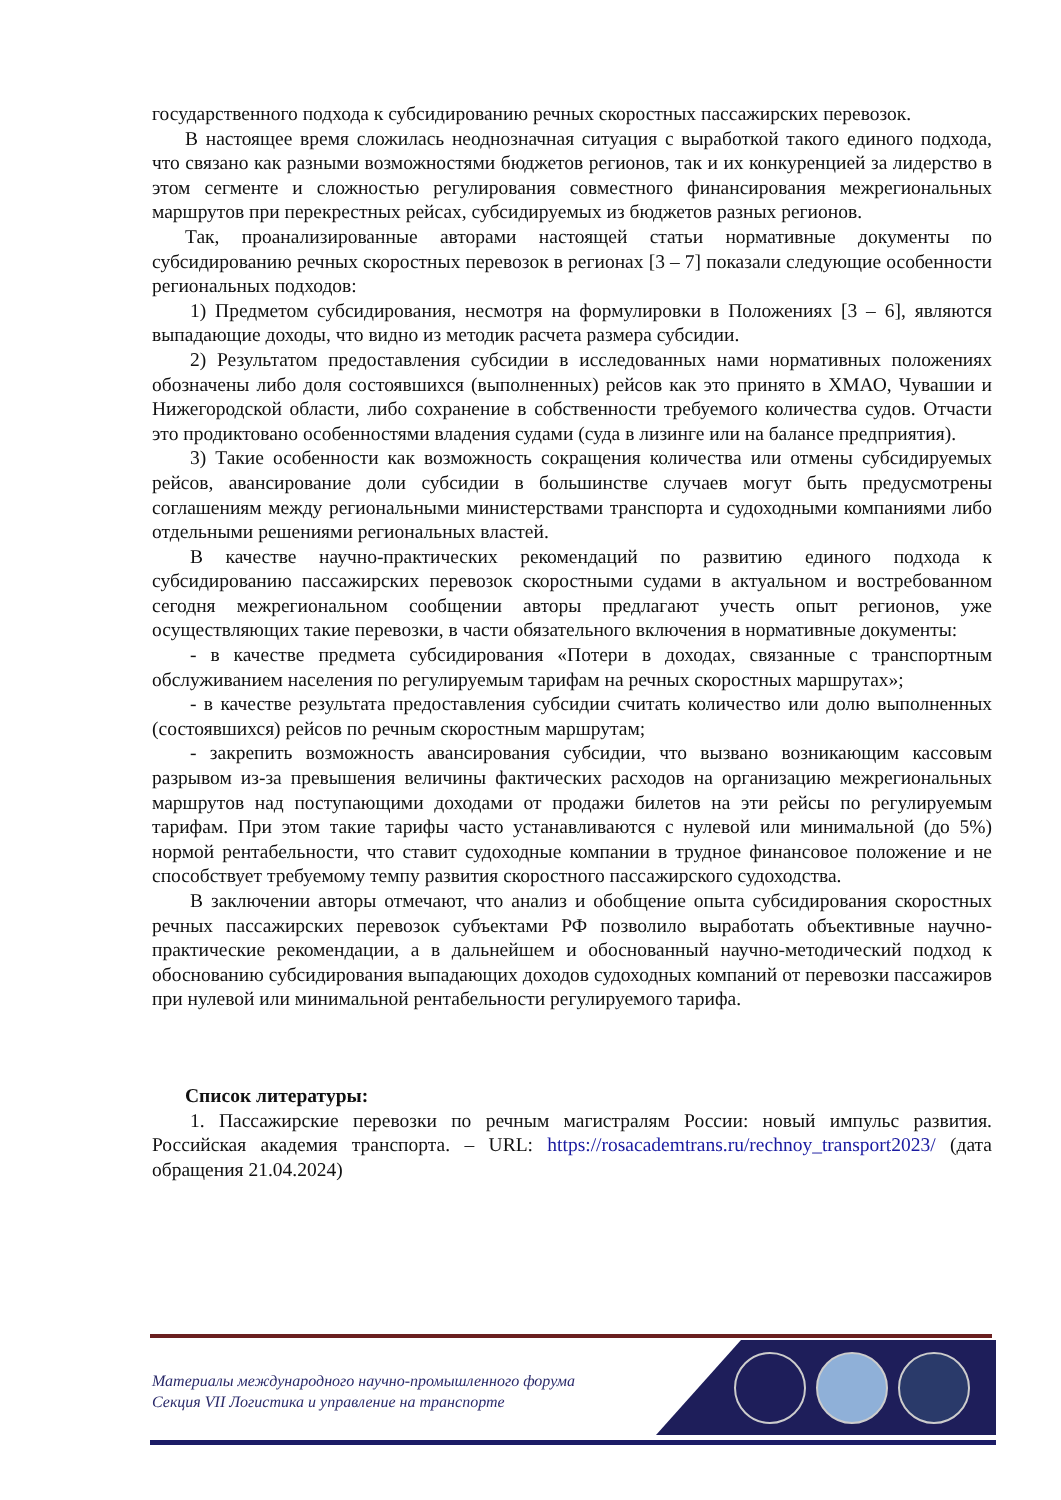государственного подхода к субсидированию речных скоростных пассажирских перевозок.
В настоящее время сложилась неоднозначная ситуация с выработкой такого единого подхода, что связано как разными возможностями бюджетов регионов, так и их конкуренцией за лидерство в этом сегменте и сложностью регулирования совместного финансирования межрегиональных маршрутов при перекрестных рейсах, субсидируемых из бюджетов разных регионов.
Так, проанализированные авторами настоящей статьи нормативные документы по субсидированию речных скоростных перевозок в регионах [3 – 7] показали следующие особенности региональных подходов:
1) Предметом субсидирования, несмотря на формулировки в Положениях [3 – 6], являются выпадающие доходы, что видно из методик расчета размера субсидии.
2) Результатом предоставления субсидии в исследованных нами нормативных положениях обозначены либо доля состоявшихся (выполненных) рейсов как это принято в ХМАО, Чувашии и Нижегородской области, либо сохранение в собственности требуемого количества судов. Отчасти это продиктовано особенностями владения судами (суда в лизинге или на балансе предприятия).
3) Такие особенности как возможность сокращения количества или отмены субсидируемых рейсов, авансирование доли субсидии в большинстве случаев могут быть предусмотрены соглашениям между региональными министерствами транспорта и судоходными компаниями либо отдельными решениями региональных властей.
В качестве научно-практических рекомендаций по развитию единого подхода к субсидированию пассажирских перевозок скоростными судами в актуальном и востребованном сегодня межрегиональном сообщении авторы предлагают учесть опыт регионов, уже осуществляющих такие перевозки, в части обязательного включения в нормативные документы:
- в качестве предмета субсидирования «Потери в доходах, связанные с транспортным обслуживанием населения по регулируемым тарифам на речных скоростных маршрутах»;
- в качестве результата предоставления субсидии считать количество или долю выполненных (состоявшихся) рейсов по речным скоростным маршрутам;
- закрепить возможность авансирования субсидии, что вызвано возникающим кассовым разрывом из-за превышения величины фактических расходов на организацию межрегиональных маршрутов над поступающими доходами от продажи билетов на эти рейсы по регулируемым тарифам. При этом такие тарифы часто устанавливаются с нулевой или минимальной (до 5%) нормой рентабельности, что ставит судоходные компании в трудное финансовое положение и не способствует требуемому темпу развития скоростного пассажирского судоходства.
В заключении авторы отмечают, что анализ и обобщение опыта субсидирования скоростных речных пассажирских перевозок субъектами РФ позволило выработать объективные научно-практические рекомендации, а в дальнейшем и обоснованный научно-методический подход к обоснованию субсидирования выпадающих доходов судоходных компаний от перевозки пассажиров при нулевой или минимальной рентабельности регулируемого тарифа.
Список литературы:
1. Пассажирские перевозки по речным магистралям России: новый импульс развития. Российская академия транспорта. – URL: https://rosacademtrans.ru/rechnoy_transport2023/ (дата обращения 21.04.2024)
Материалы международного научно-промышленного форума
Секция VII Логистика и управление на транспорте